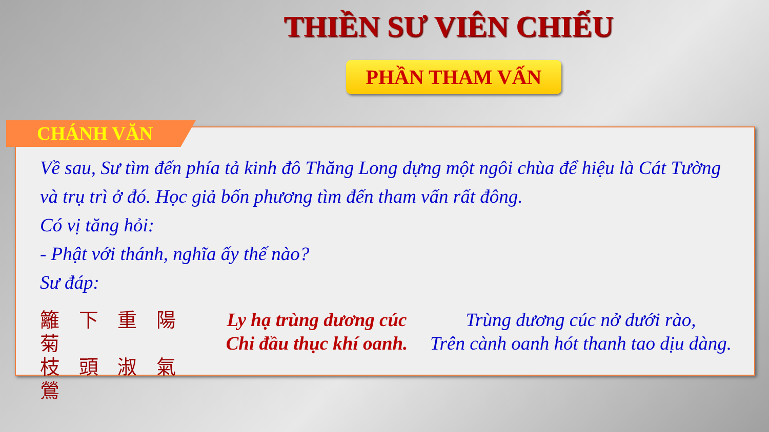THIỀN SƯ VIÊN CHIẾU
PHẦN THAM VẤN
CHÁNH VĂN
Về sau, Sư tìm đến phía tả kinh đô Thăng Long dựng một ngôi chùa để hiệu là Cát Tường và trụ trì ở đó. Học giả bốn phương tìm đến tham vấn rất đông.
Có vị tăng hỏi:
- Phật với thánh, nghĩa ấy thế nào?
Sư đáp:
籬 下 重 陽 菊
枝 頭 淑 氣 鶯
Ly hạ trùng dương cúc
Chi đầu thục khí oanh.
Trùng dương cúc nở dưới rào,
Trên cành oanh hót thanh tao dịu dàng.